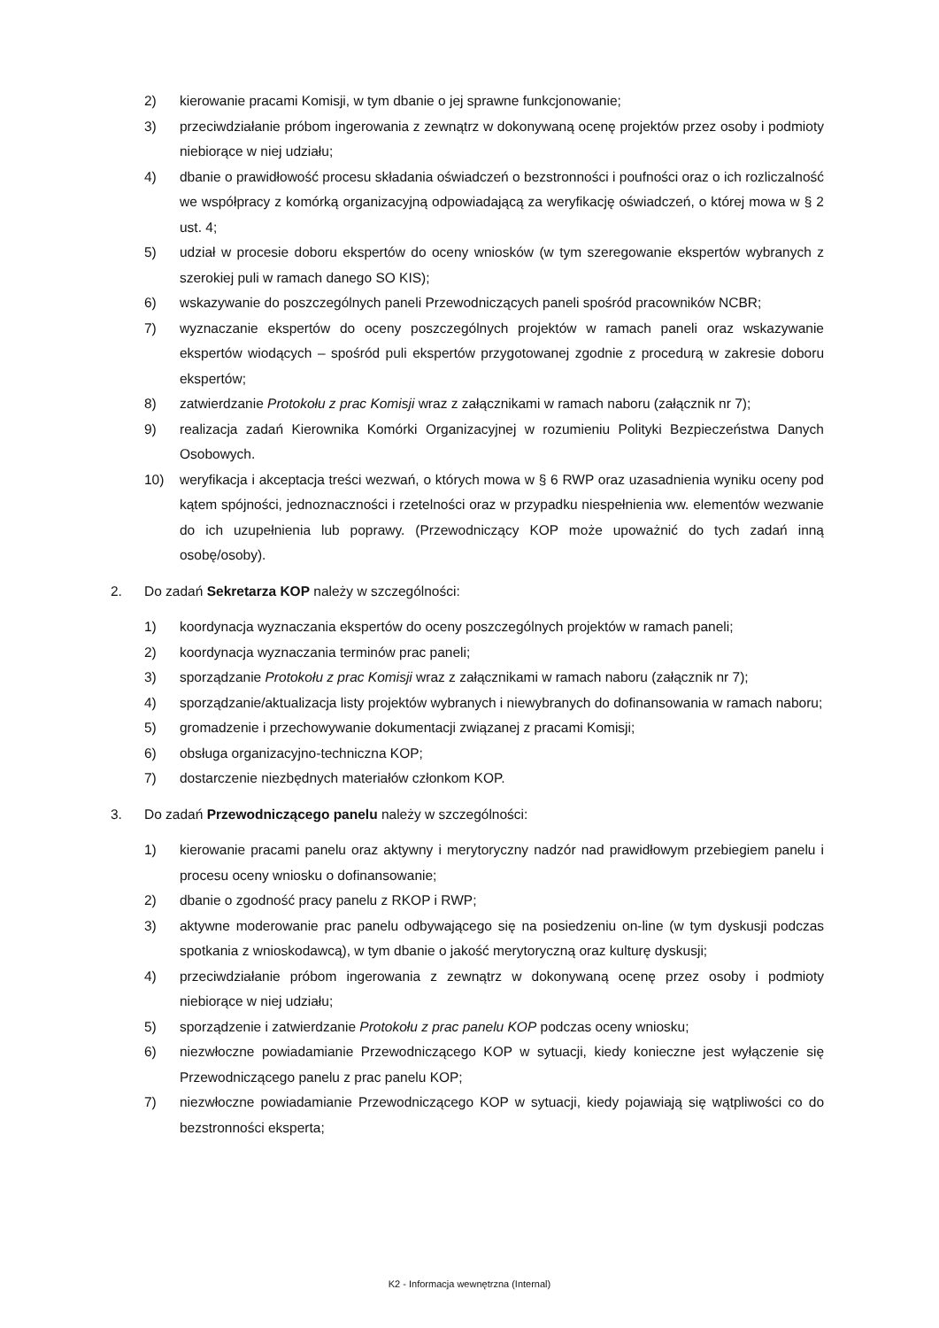2) kierowanie pracami Komisji, w tym dbanie o jej sprawne funkcjonowanie;
3) przeciwdziałanie próbom ingerowania z zewnątrz w dokonywaną ocenę projektów przez osoby i podmioty niebiorące w niej udziału;
4) dbanie o prawidłowość procesu składania oświadczeń o bezstronności i poufności oraz o ich rozliczalność we współpracy z komórką organizacyjną odpowiadającą za weryfikację oświadczeń, o której mowa w § 2 ust. 4;
5) udział w procesie doboru ekspertów do oceny wniosków (w tym szeregowanie ekspertów wybranych z szerokiej puli w ramach danego SO KIS);
6) wskazywanie do poszczególnych paneli Przewodniczących paneli spośród pracowników NCBR;
7) wyznaczanie ekspertów do oceny poszczególnych projektów w ramach paneli oraz wskazywanie ekspertów wiodących – spośród puli ekspertów przygotowanej zgodnie z procedurą w zakresie doboru ekspertów;
8) zatwierdzanie Protokołu z prac Komisji wraz z załącznikami w ramach naboru (załącznik nr 7);
9) realizacja zadań Kierownika Komórki Organizacyjnej w rozumieniu Polityki Bezpieczeństwa Danych Osobowych.
10) weryfikacja i akceptacja treści wezwań, o których mowa w § 6 RWP oraz uzasadnienia wyniku oceny pod kątem spójności, jednoznaczności i rzetelności oraz w przypadku niespełnienia ww. elementów wezwanie do ich uzupełnienia lub poprawy. (Przewodniczący KOP może upoważnić do tych zadań inną osobę/osoby).
2. Do zadań Sekretarza KOP należy w szczególności:
1) koordynacja wyznaczania ekspertów do oceny poszczególnych projektów w ramach paneli;
2) koordynacja wyznaczania terminów prac paneli;
3) sporządzanie Protokołu z prac Komisji wraz z załącznikami w ramach naboru (załącznik nr 7);
4) sporządzanie/aktualizacja listy projektów wybranych i niewybranych do dofinansowania w ramach naboru;
5) gromadzenie i przechowywanie dokumentacji związanej z pracami Komisji;
6) obsługa organizacyjno-techniczna KOP;
7) dostarczenie niezbędnych materiałów członkom KOP.
3. Do zadań Przewodniczącego panelu należy w szczególności:
1) kierowanie pracami panelu oraz aktywny i merytoryczny nadzór nad prawidłowym przebiegiem panelu i procesu oceny wniosku o dofinansowanie;
2) dbanie o zgodność pracy panelu z RKOP i RWP;
3) aktywne moderowanie prac panelu odbywającego się na posiedzeniu on-line (w tym dyskusji podczas spotkania z wnioskodawcą), w tym dbanie o jakość merytoryczną oraz kulturę dyskusji;
4) przeciwdziałanie próbom ingerowania z zewnątrz w dokonywaną ocenę przez osoby i podmioty niebiorące w niej udziału;
5) sporządzenie i zatwierdzanie Protokołu z prac panelu KOP podczas oceny wniosku;
6) niezwłoczne powiadamianie Przewodniczącego KOP w sytuacji, kiedy konieczne jest wyłączenie się Przewodniczącego panelu z prac panelu KOP;
7) niezwłoczne powiadamianie Przewodniczącego KOP w sytuacji, kiedy pojawiają się wątpliwości co do bezstronności eksperta;
K2 - Informacja wewnętrzna (Internal)